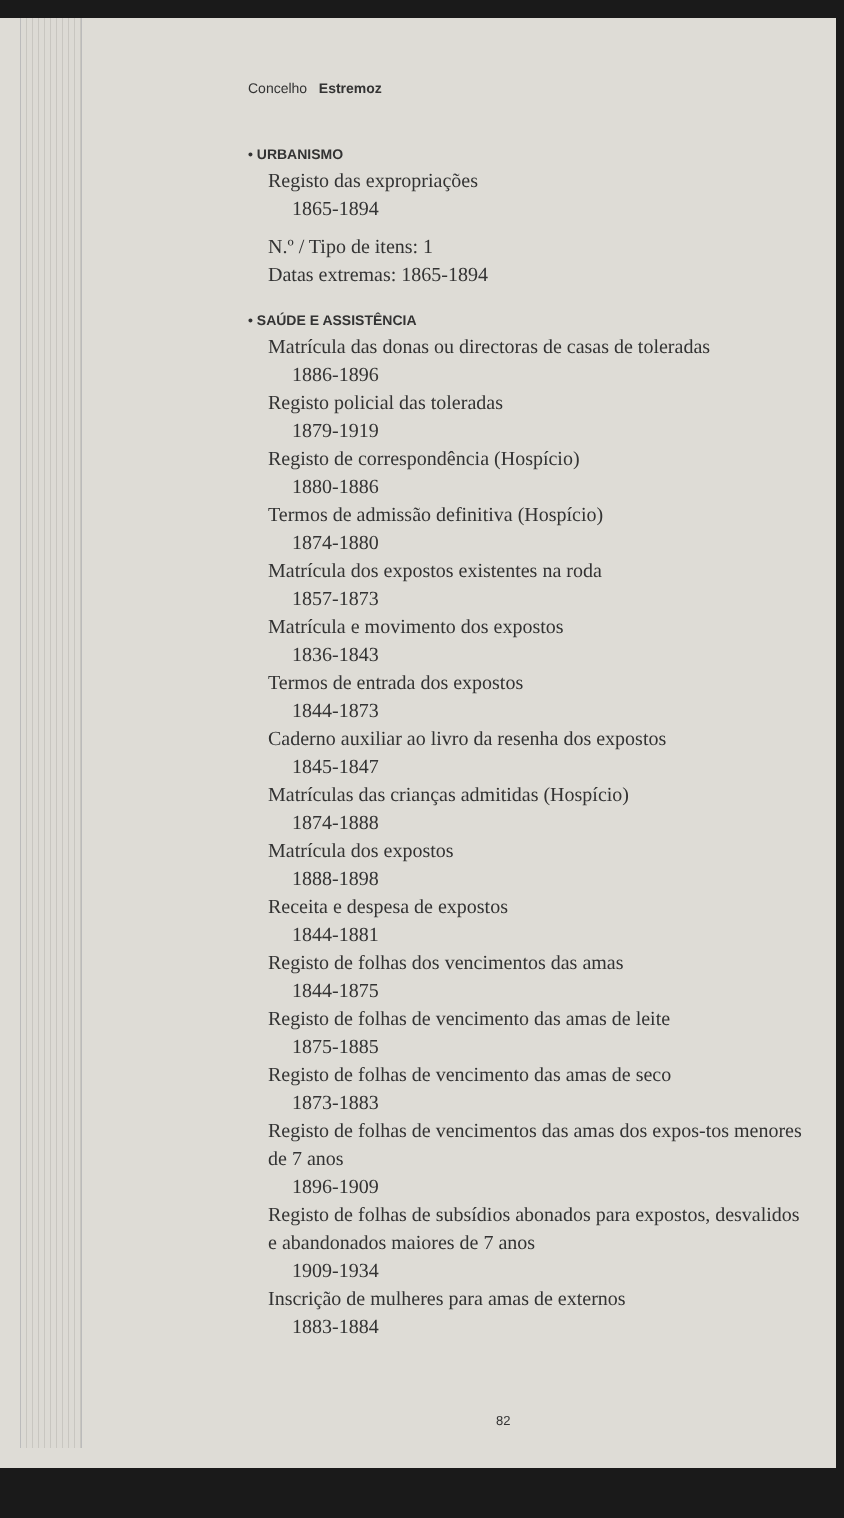Concelho Estremoz
• URBANISMO
Registo das expropriações
1865-1894
N.º / Tipo de itens: 1
Datas extremas: 1865-1894
• SAÚDE E ASSISTÊNCIA
Matrícula das donas ou directoras de casas de toleradas
1886-1896
Registo policial das toleradas
1879-1919
Registo de correspondência (Hospício)
1880-1886
Termos de admissão definitiva (Hospício)
1874-1880
Matrícula dos expostos existentes na roda
1857-1873
Matrícula e movimento dos expostos
1836-1843
Termos de entrada dos expostos
1844-1873
Caderno auxiliar ao livro da resenha dos expostos
1845-1847
Matrículas das crianças admitidas (Hospício)
1874-1888
Matrícula dos expostos
1888-1898
Receita e despesa de expostos
1844-1881
Registo de folhas dos vencimentos das amas
1844-1875
Registo de folhas de vencimento das amas de leite
1875-1885
Registo de folhas de vencimento das amas de seco
1873-1883
Registo de folhas de vencimentos das amas dos expos-tos menores de 7 anos
1896-1909
Registo de folhas de subsídios abonados para expostos, desvalidos e abandonados maiores de 7 anos
1909-1934
Inscrição de mulheres para amas de externos
1883-1884
82